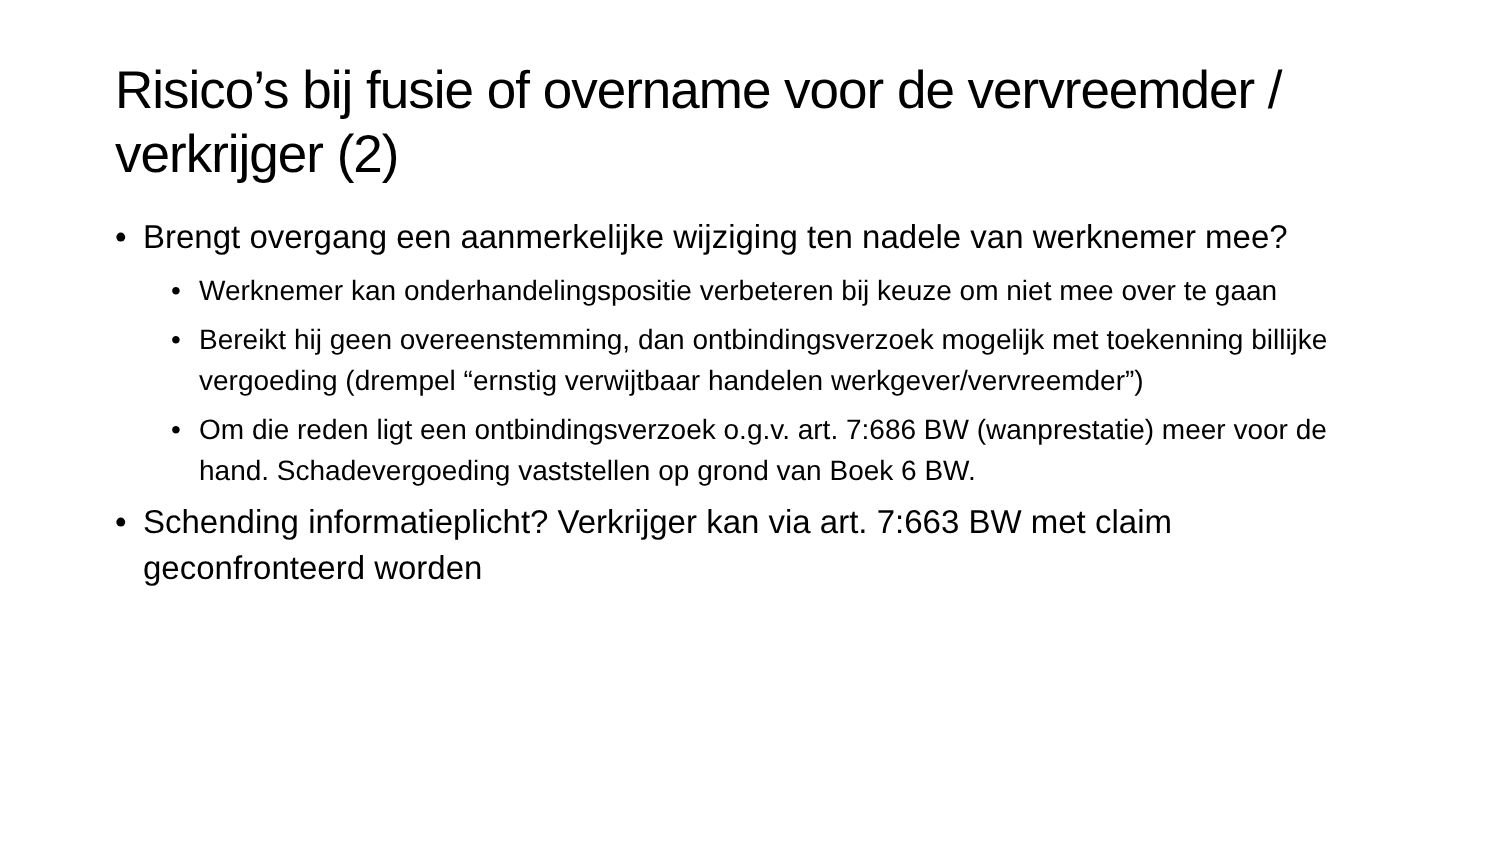Risico’s bij fusie of overname voor de vervreemder / verkrijger (2)
• Brengt overgang een aanmerkelijke wijziging ten nadele van werknemer mee?
• Werknemer kan onderhandelingspositie verbeteren bij keuze om niet mee over te gaan
• Bereikt hij geen overeenstemming, dan ontbindingsverzoek mogelijk met toekenning billijke vergoeding (drempel “ernstig verwijtbaar handelen werkgever/vervreemder”)
• Om die reden ligt een ontbindingsverzoek o.g.v. art. 7:686 BW (wanprestatie) meer voor de hand. Schadevergoeding vaststellen op grond van Boek 6 BW.
• Schending informatieplicht? Verkrijger kan via art. 7:663 BW met claim geconfronteerd worden